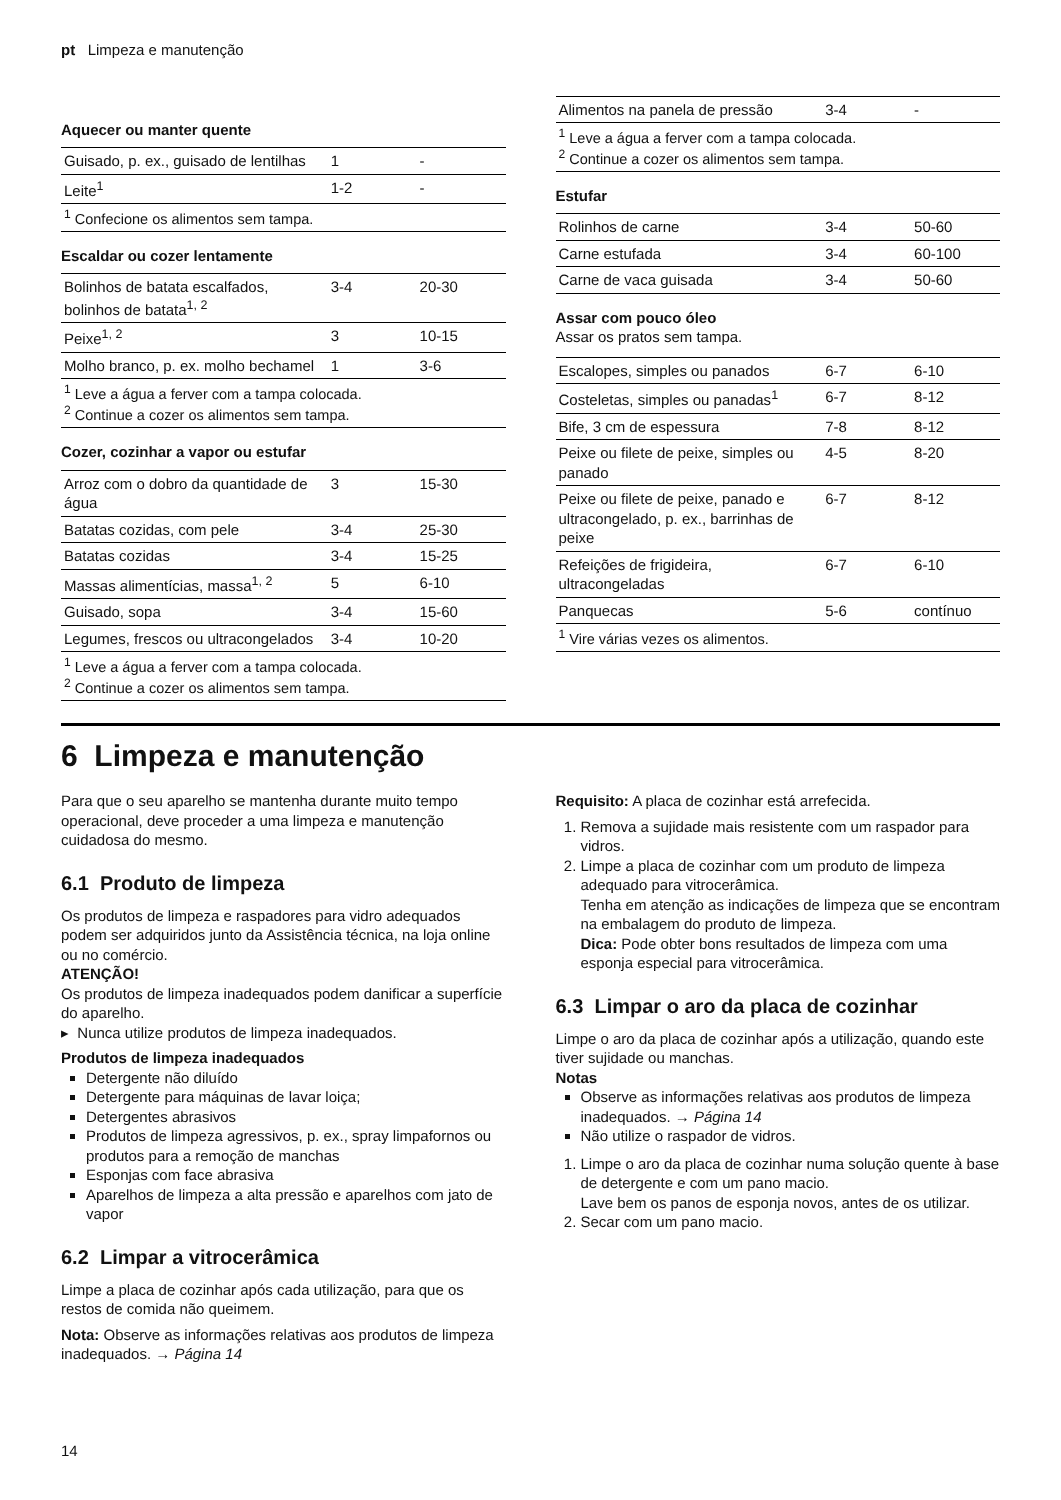pt Limpeza e manutenção
Aquecer ou manter quente
| Guisado, p. ex., guisado de lentilhas | 1 | - |
| Leite<sup>1</sup> | 1-2 | - |
| <sup>1</sup> Confecione os alimentos sem tampa. | | |
Escaldar ou cozer lentamente
| Bolinhos de batata escalfados, bolinhos de batata<sup>1, 2</sup> | 3-4 | 20-30 |
| Peixe<sup>1, 2</sup> | 3 | 10-15 |
| Molho branco, p. ex. molho bechamel | 1 | 3-6 |
| <sup>1</sup> Leve a água a ferver com a tampa colocada. <sup>2</sup> Continue a cozer os alimentos sem tampa. | | |
Cozer, cozinhar a vapor ou estufar
| Arroz com o dobro da quantidade de água | 3 | 15-30 |
| Batatas cozidas, com pele | 3-4 | 25-30 |
| Batatas cozidas | 3-4 | 15-25 |
| Massas alimentícias, massa<sup>1, 2</sup> | 5 | 6-10 |
| Guisado, sopa | 3-4 | 15-60 |
| Legumes, frescos ou ultracongelados | 3-4 | 10-20 |
| <sup>1</sup> Leve a água a ferver com a tampa colocada. <sup>2</sup> Continue a cozer os alimentos sem tampa. | | |
| Alimentos na panela de pressão | 3-4 | - |
| <sup>1</sup> Leve a água a ferver com a tampa colocada. <sup>2</sup> Continue a cozer os alimentos sem tampa. | | |
Estufar
| Rolinhos de carne | 3-4 | 50-60 |
| Carne estufada | 3-4 | 60-100 |
| Carne de vaca guisada | 3-4 | 50-60 |
Assar com pouco óleo
Assar os pratos sem tampa.
| Escalopes, simples ou panados | 6-7 | 6-10 |
| Costeletas, simples ou panadas<sup>1</sup> | 6-7 | 8-12 |
| Bife, 3 cm de espessura | 7-8 | 8-12 |
| Peixe ou filete de peixe, simples ou panado | 4-5 | 8-20 |
| Peixe ou filete de peixe, panado e ultracongelado, p. ex., barrinhas de peixe | 6-7 | 8-12 |
| Refeições de frigideira, ultracongeladas | 6-7 | 6-10 |
| Panquecas | 5-6 | contínuo |
| <sup>1</sup> Vire várias vezes os alimentos. | | |
6 Limpeza e manutenção
Para que o seu aparelho se mantenha durante muito tempo operacional, deve proceder a uma limpeza e manutenção cuidadosa do mesmo.
6.1 Produto de limpeza
Os produtos de limpeza e raspadores para vidro adequados podem ser adquiridos junto da Assistência técnica, na loja online ou no comércio.
ATENÇÃO!
Os produtos de limpeza inadequados podem danificar a superfície do aparelho.
▸ Nunca utilize produtos de limpeza inadequados.
Produtos de limpeza inadequados
Detergente não diluído
Detergente para máquinas de lavar loiça;
Detergentes abrasivos
Produtos de limpeza agressivos, p. ex., spray limpafornos ou produtos para a remoção de manchas
Esponjas com face abrasiva
Aparelhos de limpeza a alta pressão e aparelhos com jato de vapor
6.2 Limpar a vitrocerâmica
Limpe a placa de cozinhar após cada utilização, para que os restos de comida não queimem.
Nota: Observe as informações relativas aos produtos de limpeza inadequados. → Página 14
Requisito: A placa de cozinhar está arrefecida.
1. Remova a sujidade mais resistente com um raspador para vidros.
2. Limpe a placa de cozinhar com um produto de limpeza adequado para vitrocerâmica.
Tenha em atenção as indicações de limpeza que se encontram na embalagem do produto de limpeza.
Dica: Pode obter bons resultados de limpeza com uma esponja especial para vitrocerâmica.
6.3 Limpar o aro da placa de cozinhar
Limpe o aro da placa de cozinhar após a utilização, quando este tiver sujidade ou manchas.
Notas
Observe as informações relativas aos produtos de limpeza inadequados. → Página 14
Não utilize o raspador de vidros.
1. Limpe o aro da placa de cozinhar numa solução quente à base de detergente e com um pano macio.
Lave bem os panos de esponja novos, antes de os utilizar.
2. Secar com um pano macio.
14